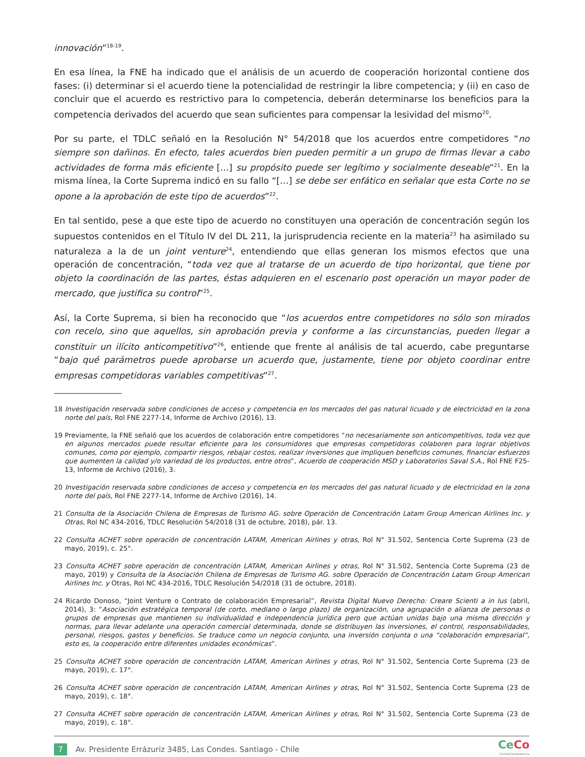innovación”<sup>18-19</sup>.
En esa línea, la FNE ha indicado que el análisis de un acuerdo de cooperación horizontal contiene dos fases: (i) determinar si el acuerdo tiene la potencialidad de restringir la libre competencia; y (ii) en caso de concluir que el acuerdo es restrictivo para lo competencia, deberán determinarse los beneficios para la competencia derivados del acuerdo que sean suficientes para compensar la lesividad del mismo<sup>20</sup>.
Por su parte, el TDLC señaló en la Resolución N° 54/2018 que los acuerdos entre competidores “no siempre son dañinos. En efecto, tales acuerdos bien pueden permitir a un grupo de firmas llevar a cabo actividades de forma más eficiente […] su propósito puede ser legítimo y socialmente deseable”<sup>21</sup>. En la misma línea, la Corte Suprema indicó en su fallo “[…] se debe ser enfático en señalar que esta Corte no se opone a la aprobación de este tipo de acuerdos”<sup>22</sup>.
En tal sentido, pese a que este tipo de acuerdo no constituyen una operación de concentración según los supuestos contenidos en el Título IV del DL 211, la jurisprudencia reciente en la materia<sup>23</sup> ha asimilado su naturaleza a la de un joint venture<sup>24</sup>, entendiendo que ellas generan los mismos efectos que una operación de concentración, “toda vez que al tratarse de un acuerdo de tipo horizontal, que tiene por objeto la coordinación de las partes, éstas adquieren en el escenario post operación un mayor poder de mercado, que justifica su control”<sup>25</sup>.
Así, la Corte Suprema, si bien ha reconocido que “los acuerdos entre competidores no sólo son mirados con recelo, sino que aquellos, sin aprobación previa y conforme a las circunstancias, pueden llegar a constituir un ilícito anticompetitivo”<sup>26</sup>, entiende que frente al análisis de tal acuerdo, cabe preguntarse “bajo qué parámetros puede aprobarse un acuerdo que, justamente, tiene por objeto coordinar entre empresas competidoras variables competitivas”<sup>27</sup>.
18 Investigación reservada sobre condiciones de acceso y competencia en los mercados del gas natural licuado y de electricidad en la zona norte del país, Rol FNE 2277-14, Informe de Archivo (2016), 13.
19 Previamente, la FNE señaló que los acuerdos de colaboración entre competidores “no necesariamente son anticompetitivos, toda vez que en algunos mercados puede resultar eficiente para los consumidores que empresas competidoras colaboren para lograr objetivos comunes, como por ejemplo, compartir riesgos, rebajar costos, realizar inversiones que impliquen beneficios comunes, financiar esfuerzos que aumenten la calidad y/o variedad de los productos, entre otros”, Acuerdo de cooperación MSD y Laboratorios Saval S.A., Rol FNE F25-13, Informe de Archivo (2016), 3.
20 Investigación reservada sobre condiciones de acceso y competencia en los mercados del gas natural licuado y de electricidad en la zona norte del país, Rol FNE 2277-14, Informe de Archivo (2016), 14.
21 Consulta de la Asociación Chilena de Empresas de Turismo AG. sobre Operación de Concentración Latam Group American Airlines Inc. y Otras, Rol NC 434-2016, TDLC Resolución 54/2018 (31 de octubre, 2018), pár. 13.
22 Consulta ACHET sobre operación de concentración LATAM, American Airlines y otras, Rol N° 31.502, Sentencia Corte Suprema (23 de mayo, 2019), c. 25°.
23 Consulta ACHET sobre operación de concentración LATAM, American Airlines y otras, Rol N° 31.502, Sentencia Corte Suprema (23 de mayo, 2019) y Consulta de la Asociación Chilena de Empresas de Turismo AG. sobre Operación de Concentración Latam Group American Airlines Inc. y Otras, Rol NC 434-2016, TDLC Resolución 54/2018 (31 de octubre, 2018).
24 Ricardo Donoso, “Joint Venture o Contrato de colaboración Empresarial”, Revista Digital Nuevo Derecho: Creare Scienti a in Ius (abril, 2014), 3: “Asociación estratégica temporal (de corto, mediano o largo plazo) de organización, una agrupación o alianza de personas o grupos de empresas que mantienen su individualidad e independencia jurídica pero que actúan unidas bajo una misma dirección y normas, para llevar adelante una operación comercial determinada, donde se distribuyen las inversiones, el control, responsabilidades, personal, riesgos, gastos y beneficios. Se traduce como un negocio conjunto, una inversión conjunta o una “colaboración empresarial”, esto es, la cooperación entre diferentes unidades económicas”.
25 Consulta ACHET sobre operación de concentración LATAM, American Airlines y otras, Rol N° 31.502, Sentencia Corte Suprema (23 de mayo, 2019), c. 17°.
26 Consulta ACHET sobre operación de concentración LATAM, American Airlines y otras, Rol N° 31.502, Sentencia Corte Suprema (23 de mayo, 2019), c. 18°.
27 Consulta ACHET sobre operación de concentración LATAM, American Airlines y otras, Rol N° 31.502, Sentencia Corte Suprema (23 de mayo, 2019), c. 18°.
7 Av. Presidente Errázuriz 3485, Las Condes. Santiago - Chile
CeCo
CentroCompetencia